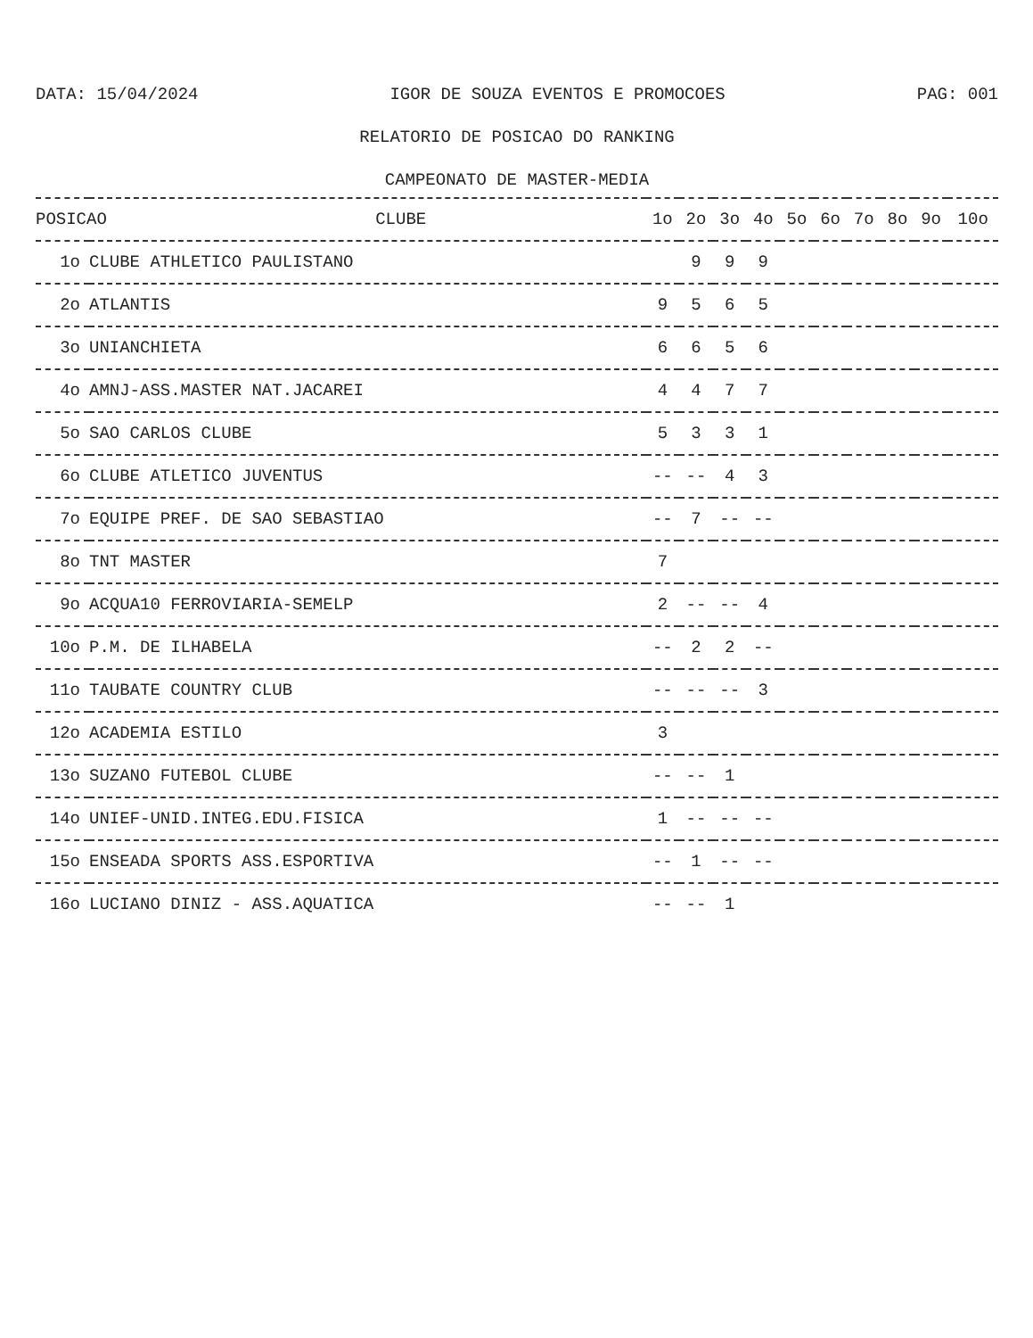DATA: 15/04/2024 IGOR DE SOUZA EVENTOS E PROMOCOES PAG: 001
RELATORIO DE POSICAO DO RANKING
CAMPEONATO DE MASTER-MEDIA
| POSICAO CLUBE | | 1o | 2o | 3o | 4o | 5o | 6o | 7o | 8o | 9o | 10o |
| --- | --- | --- | --- | --- | --- | --- | --- | --- | --- | --- | --- |
| 1o | CLUBE ATHLETICO PAULISTANO | | 9 | 9 | 9 | | | | | | |
| 2o | ATLANTIS | 9 | 5 | 6 | 5 | | | | | | |
| 3o | UNIANCHIETA | 6 | 6 | 5 | 6 | | | | | | |
| 4o | AMNJ-ASS.MASTER NAT.JACAREI | 4 | 4 | 7 | 7 | | | | | | |
| 5o | SAO CARLOS CLUBE | 5 | 3 | 3 | 1 | | | | | | |
| 6o | CLUBE ATLETICO JUVENTUS | -- | -- | 4 | 3 | | | | | | |
| 7o | EQUIPE PREF. DE SAO SEBASTIAO | -- | 7 | -- | -- | | | | | | |
| 8o | TNT MASTER | 7 | | | | | | | | | |
| 9o | ACQUA10 FERROVIARIA-SEMELP | 2 | -- | -- | 4 | | | | | | |
| 10o | P.M. DE ILHABELA | -- | 2 | 2 | -- | | | | | | |
| 11o | TAUBATE COUNTRY CLUB | -- | -- | -- | 3 | | | | | | |
| 12o | ACADEMIA ESTILO | 3 | | | | | | | | | |
| 13o | SUZANO FUTEBOL CLUBE | -- | -- | 1 | | | | | | | |
| 14o | UNIEF-UNID.INTEG.EDU.FISICA | 1 | -- | -- | -- | | | | | | |
| 15o | ENSEADA SPORTS ASS.ESPORTIVA | -- | 1 | -- | -- | | | | | | |
| 16o | LUCIANO DINIZ - ASS.AQUATICA | -- | -- | 1 | | | | | | | |